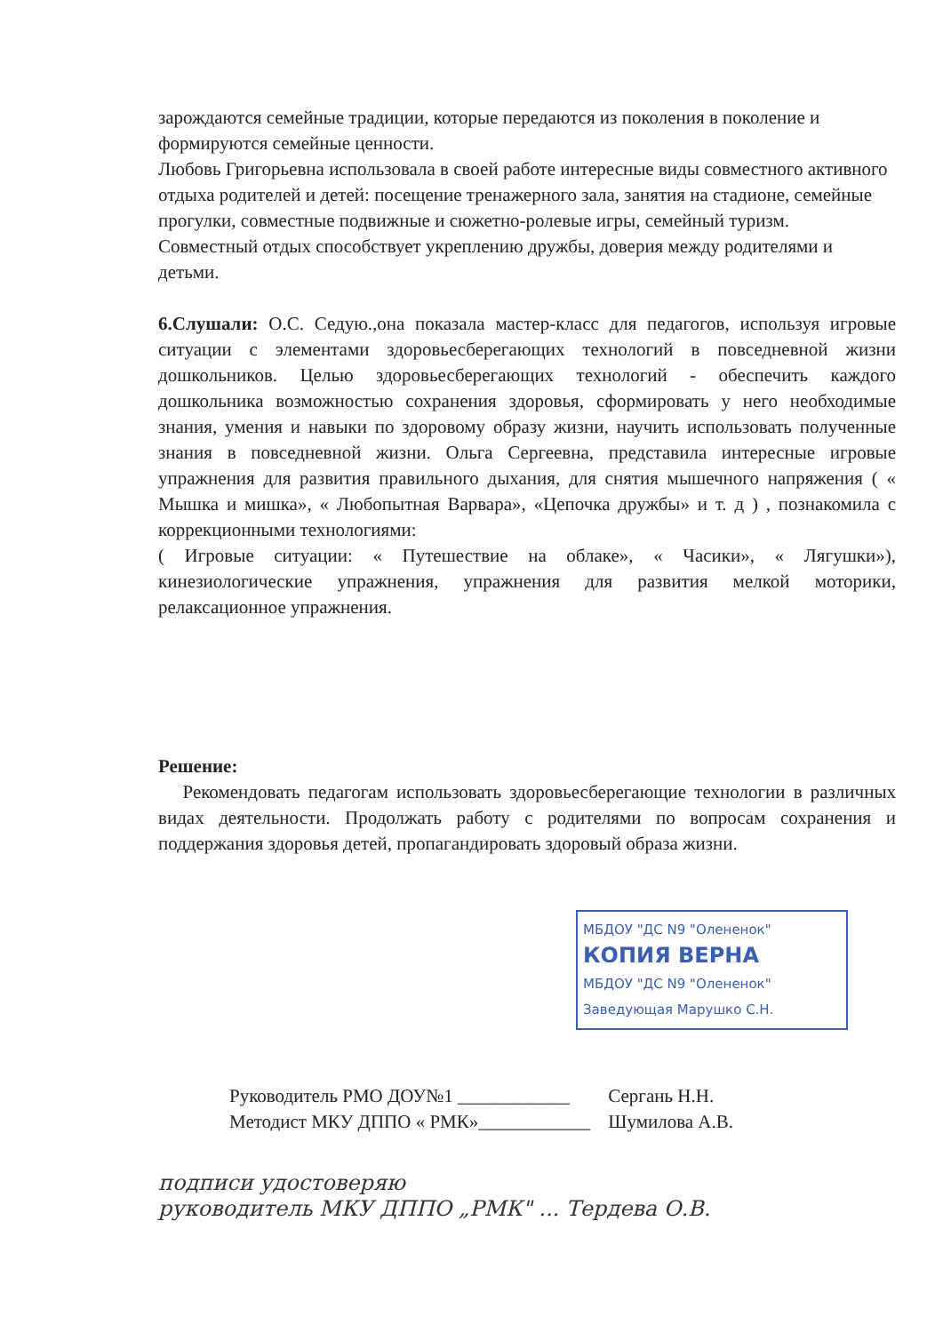зарождаются семейные традиции, которые передаются из поколения в поколение и формируются семейные ценности.
Любовь Григорьевна использовала в своей работе интересные виды совместного активного отдыха родителей и детей: посещение тренажерного зала, занятия на стадионе, семейные прогулки, совместные подвижные и сюжетно-ролевые игры, семейный туризм.
Совместный отдых способствует укреплению дружбы, доверия между родителями и детьми.
6.Слушали: О.С. Седую.,она показала мастер-класс для педагогов, используя игровые ситуации с элементами здоровьесберегающих технологий в повседневной жизни дошкольников. Целью здоровьесберегающих технологий - обеспечить каждого дошкольника возможностью сохранения здоровья, сформировать у него необходимые знания, умения и навыки по здоровому образу жизни, научить использовать полученные знания в повседневной жизни. Ольга Сергеевна, представила интересные игровые упражнения для развития правильного дыхания, для снятия мышечного напряжения ( « Мышка и мишка», « Любопытная Варвара», «Цепочка дружбы» и т. д ) , познакомила с коррекционными технологиями:
( Игровые ситуации: « Путешествие на облаке», « Часики», « Лягушки»), кинезиологические упражнения, упражнения для развития мелкой моторики, релаксационное упражнения.
Решение:
Рекомендовать педагогам использовать здоровьесберегающие технологии в различных видах деятельности. Продолжать работу с родителями по вопросам сохранения и поддержания здоровья детей, пропагандировать здоровый образа жизни.
МБДОУ "ДС N9 "Олененок"
КОПИЯ ВЕРНА
МБДОУ "ДС N9 "Олененок"
Заведующая Марушко С.Н.
Руководитель РМО ДОУ№1 ____________
Методист МКУ ДППО « РМК»____________
Сергань Н.Н.
Шумилова А.В.
подписи удостоверяю
руководитель МКУ ДППО „РМК" ... Тердева О.В.